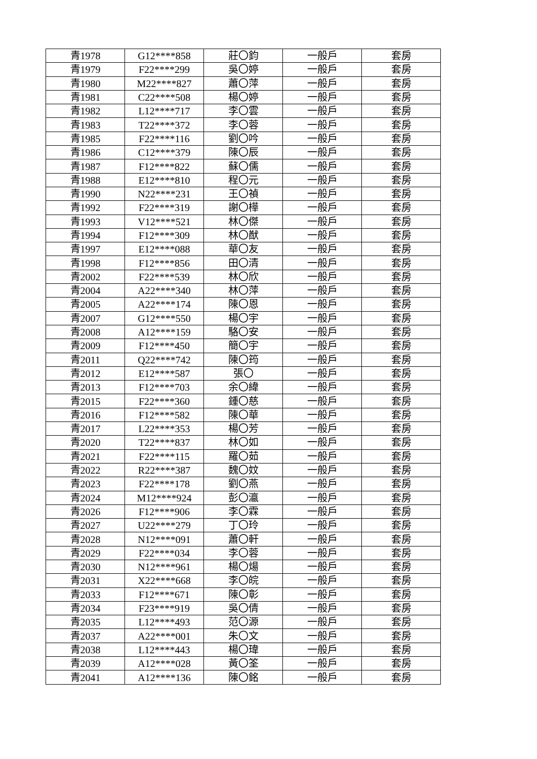| 青1978 | G12****858 | 莊〇鈞 | 一般戶 | 套房 |
| 青1979 | F22****299 | 吳〇婷 | 一般戶 | 套房 |
| 青1980 | M22****827 | 蕭〇萍 | 一般戶 | 套房 |
| 青1981 | C22****508 | 楊〇婷 | 一般戶 | 套房 |
| 青1982 | L12****717 | 李〇雲 | 一般戶 | 套房 |
| 青1983 | T22****372 | 李〇蓉 | 一般戶 | 套房 |
| 青1985 | F22****116 | 劉〇吟 | 一般戶 | 套房 |
| 青1986 | C12****379 | 陳〇辰 | 一般戶 | 套房 |
| 青1987 | F12****822 | 蘇〇儒 | 一般戶 | 套房 |
| 青1988 | E12****810 | 程〇元 | 一般戶 | 套房 |
| 青1990 | N22****231 | 王〇禎 | 一般戶 | 套房 |
| 青1992 | F22****319 | 謝〇樺 | 一般戶 | 套房 |
| 青1993 | V12****521 | 林〇傑 | 一般戶 | 套房 |
| 青1994 | F12****309 | 林〇猷 | 一般戶 | 套房 |
| 青1997 | E12****088 | 華〇友 | 一般戶 | 套房 |
| 青1998 | F12****856 | 田〇清 | 一般戶 | 套房 |
| 青2002 | F22****539 | 林〇欣 | 一般戶 | 套房 |
| 青2004 | A22****340 | 林〇萍 | 一般戶 | 套房 |
| 青2005 | A22****174 | 陳〇恩 | 一般戶 | 套房 |
| 青2007 | G12****550 | 楊〇宇 | 一般戶 | 套房 |
| 青2008 | A12****159 | 駱〇安 | 一般戶 | 套房 |
| 青2009 | F12****450 | 簡〇宇 | 一般戶 | 套房 |
| 青2011 | Q22****742 | 陳〇筠 | 一般戶 | 套房 |
| 青2012 | E12****587 | 張〇 | 一般戶 | 套房 |
| 青2013 | F12****703 | 余〇緯 | 一般戶 | 套房 |
| 青2015 | F22****360 | 鍾〇慈 | 一般戶 | 套房 |
| 青2016 | F12****582 | 陳〇華 | 一般戶 | 套房 |
| 青2017 | L22****353 | 楊〇芳 | 一般戶 | 套房 |
| 青2020 | T22****837 | 林〇如 | 一般戶 | 套房 |
| 青2021 | F22****115 | 羅〇茹 | 一般戶 | 套房 |
| 青2022 | R22****387 | 魏〇妏 | 一般戶 | 套房 |
| 青2023 | F22****178 | 劉〇燕 | 一般戶 | 套房 |
| 青2024 | M12****924 | 彭〇瀛 | 一般戶 | 套房 |
| 青2026 | F12****906 | 李〇霖 | 一般戶 | 套房 |
| 青2027 | U22****279 | 丁〇玲 | 一般戶 | 套房 |
| 青2028 | N12****091 | 蕭〇軒 | 一般戶 | 套房 |
| 青2029 | F22****034 | 李〇蓉 | 一般戶 | 套房 |
| 青2030 | N12****961 | 楊〇煬 | 一般戶 | 套房 |
| 青2031 | X22****668 | 李〇皖 | 一般戶 | 套房 |
| 青2033 | F12****671 | 陳〇彰 | 一般戶 | 套房 |
| 青2034 | F23****919 | 吳〇倩 | 一般戶 | 套房 |
| 青2035 | L12****493 | 范〇源 | 一般戶 | 套房 |
| 青2037 | A22****001 | 朱〇文 | 一般戶 | 套房 |
| 青2038 | L12****443 | 楊〇瑋 | 一般戶 | 套房 |
| 青2039 | A12****028 | 黃〇筌 | 一般戶 | 套房 |
| 青2041 | A12****136 | 陳〇銘 | 一般戶 | 套房 |